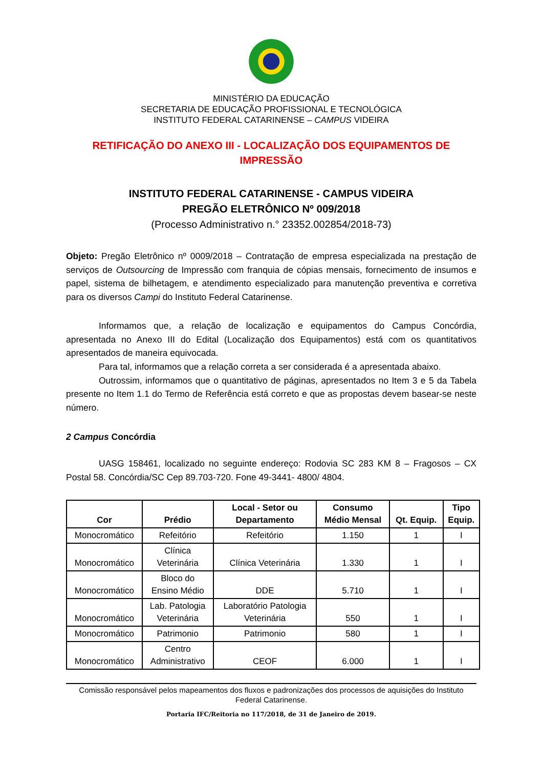MINISTÉRIO DA EDUCAÇÃO
SECRETARIA DE EDUCAÇÃO PROFISSIONAL E TECNOLÓGICA
INSTITUTO FEDERAL CATARINENSE – CAMPUS VIDEIRA
RETIFICAÇÃO DO ANEXO III - LOCALIZAÇÃO DOS EQUIPAMENTOS DE IMPRESSÃO
INSTITUTO FEDERAL CATARINENSE - CAMPUS VIDEIRA
PREGÃO ELETRÔNICO Nº 009/2018
(Processo Administrativo n.° 23352.002854/2018-73)
Objeto: Pregão Eletrônico nº 0009/2018 – Contratação de empresa especializada na prestação de serviços de Outsourcing de Impressão com franquia de cópias mensais, fornecimento de insumos e papel, sistema de bilhetagem, e atendimento especializado para manutenção preventiva e corretiva para os diversos Campi do Instituto Federal Catarinense.
Informamos que, a relação de localização e equipamentos do Campus Concórdia, apresentada no Anexo III do Edital (Localização dos Equipamentos) está com os quantitativos apresentados de maneira equivocada.
Para tal, informamos que a relação correta a ser considerada é a apresentada abaixo.
Outrossim, informamos que o quantitativo de páginas, apresentados no Item 3 e 5 da Tabela presente no Item 1.1 do Termo de Referência está correto e que as propostas devem basear-se neste número.
2 Campus Concórdia
UASG 158461, localizado no seguinte endereço: Rodovia SC 283 KM 8 – Fragosos – CX Postal 58. Concórdia/SC Cep 89.703-720. Fone 49-3441- 4800/ 4804.
| Cor | Prédio | Local - Setor ou Departamento | Consumo Médio Mensal | Qt. Equip. | Tipo Equip. |
| --- | --- | --- | --- | --- | --- |
| Monocromático | Refeitório | Refeitório | 1.150 | 1 | I |
| Monocromático | Clínica Veterinária | Clínica Veterinária | 1.330 | 1 | I |
| Monocromático | Bloco do Ensino Médio | DDE | 5.710 | 1 | I |
| Monocromático | Lab. Patologia Veterinária | Laboratório Patologia Veterinária | 550 | 1 | I |
| Monocromático | Patrimonio | Patrimonio | 580 | 1 | I |
| Monocromático | Centro Administrativo | CEOF | 6.000 | 1 | I |
Comissão responsável pelos mapeamentos dos fluxos e padronizações dos processos de aquisições do Instituto Federal Catarinense.
Portaria IFC/Reitoria no 117/2018, de 31 de Janeiro de 2019.